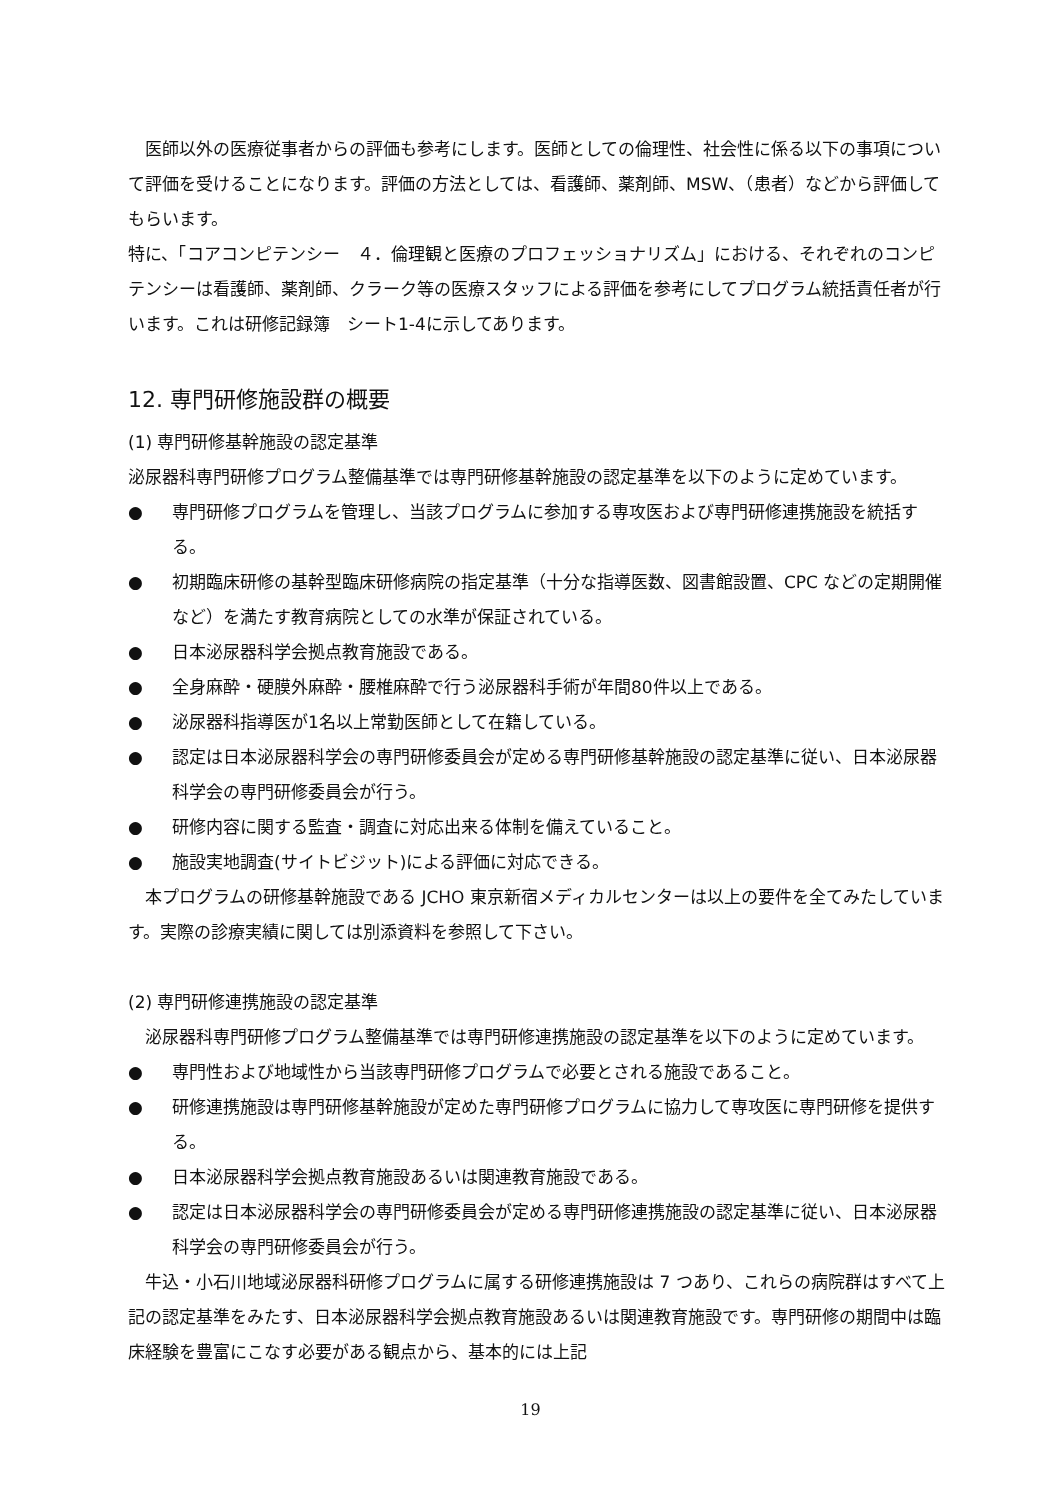医師以外の医療従事者からの評価も参考にします。医師としての倫理性、社会性に係る以下の事項について評価を受けることになります。評価の方法としては、看護師、薬剤師、MSW、（患者）などから評価してもらいます。
特に、「コアコンピテンシー　４．倫理観と医療のプロフェッショナリズム」における、それぞれのコンピテンシーは看護師、薬剤師、クラーク等の医療スタッフによる評価を参考にしてプログラム統括責任者が行います。これは研修記録簿　シート1-4に示してあります。
12. 専門研修施設群の概要
(1) 専門研修基幹施設の認定基準
泌尿器科専門研修プログラム整備基準では専門研修基幹施設の認定基準を以下のように定めています。
● 専門研修プログラムを管理し、当該プログラムに参加する専攻医および専門研修連携施設を統括する。
● 初期臨床研修の基幹型臨床研修病院の指定基準（十分な指導医数、図書館設置、CPC などの定期開催など）を満たす教育病院としての水準が保証されている。
● 日本泌尿器科学会拠点教育施設である。
● 全身麻酔・硬膜外麻酔・腰椎麻酔で行う泌尿器科手術が年間80件以上である。
● 泌尿器科指導医が1名以上常勤医師として在籍している。
● 認定は日本泌尿器科学会の専門研修委員会が定める専門研修基幹施設の認定基準に従い、日本泌尿器科学会の専門研修委員会が行う。
● 研修内容に関する監査・調査に対応出来る体制を備えていること。
● 施設実地調査(サイトビジット)による評価に対応できる。
　本プログラムの研修基幹施設である JCHO 東京新宿メディカルセンターは以上の要件を全てみたしています。実際の診療実績に関しては別添資料を参照して下さい。
(2) 専門研修連携施設の認定基準
　泌尿器科専門研修プログラム整備基準では専門研修連携施設の認定基準を以下のように定めています。
● 専門性および地域性から当該専門研修プログラムで必要とされる施設であること。
● 研修連携施設は専門研修基幹施設が定めた専門研修プログラムに協力して専攻医に専門研修を提供する。
● 日本泌尿器科学会拠点教育施設あるいは関連教育施設である。
● 認定は日本泌尿器科学会の専門研修委員会が定める専門研修連携施設の認定基準に従い、日本泌尿器科学会の専門研修委員会が行う。
　牛込・小石川地域泌尿器科研修プログラムに属する研修連携施設は 7 つあり、これらの病院群はすべて上記の認定基準をみたす、日本泌尿器科学会拠点教育施設あるいは関連教育施設です。専門研修の期間中は臨床経験を豊富にこなす必要がある観点から、基本的には上記
19